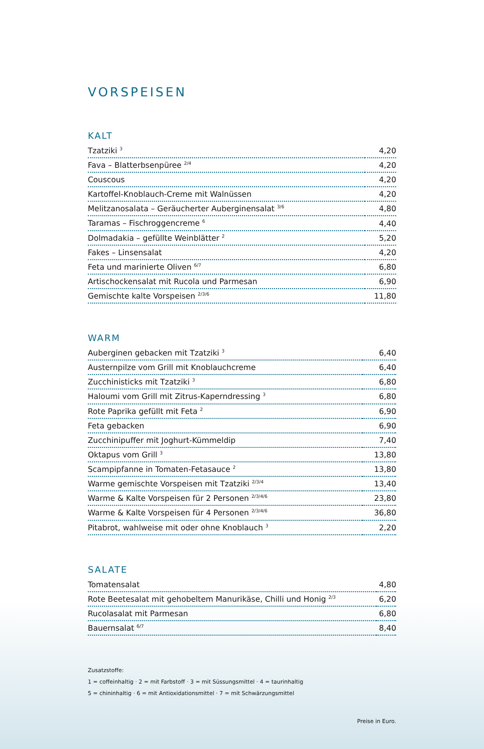VORSPEISEN
KALT
| Tzatziki <sup>3</sup> | 4,20 |
| Fava – Blatterbsenpüree <sup>2/4</sup> | 4,20 |
| Couscous | 4,20 |
| Kartoffel-Knoblauch-Creme mit Walnüssen | 4,20 |
| Melitzanosalata – Geräucherter Auberginensalat <sup>3/6</sup> | 4,80 |
| Taramas – Fischroggencreme <sup>6</sup> | 4,40 |
| Dolmadakia – gefüllte Weinblätter <sup>2</sup> | 5,20 |
| Fakes – Linsensalat | 4,20 |
| Feta und marinierte Oliven <sup>6/7</sup> | 6,80 |
| Artischockensalat mit Rucola und Parmesan | 6,90 |
| Gemischte kalte Vorspeisen <sup>2/3/6</sup> | 11,80 |
WARM
| Auberginen gebacken mit Tzatziki <sup>3</sup> | 6,40 |
| Austernpilze vom Grill mit Knoblauchcreme | 6,40 |
| Zucchinisticks mit Tzatziki <sup>3</sup> | 6,80 |
| Haloumi vom Grill mit Zitrus-Kaperndressing <sup>3</sup> | 6,80 |
| Rote Paprika gefüllt mit Feta <sup>2</sup> | 6,90 |
| Feta gebacken | 6,90 |
| Zucchinipuffer mit Joghurt-Kümmeldip | 7,40 |
| Oktapus vom Grill <sup>3</sup> | 13,80 |
| Scampipfanne in Tomaten-Fetasauce <sup>2</sup> | 13,80 |
| Warme gemischte Vorspeisen mit Tzatziki <sup>2/3/4</sup> | 13,40 |
| Warme & Kalte Vorspeisen für 2 Personen <sup>2/3/4/6</sup> | 23,80 |
| Warme & Kalte Vorspeisen für 4 Personen <sup>2/3/4/6</sup> | 36,80 |
| Pitabrot, wahlweise mit oder ohne Knoblauch <sup>3</sup> | 2,20 |
SALATE
| Tomatensalat | 4,80 |
| Rote Beetesalat mit gehobeltem Manurikäse, Chilli und Honig <sup>2/3</sup> | 6,20 |
| Rucolasalat mit Parmesan | 6,80 |
| Bauernsalat <sup>6/7</sup> | 8,40 |
Zusatzstoffe:
1 = coffeinhaltig · 2 = mit Farbstoff · 3 = mit Süssungsmittel · 4 = taurinhaltig
5 = chininhaltig · 6 = mit Antioxidationsmittel · 7 = mit Schwärzungsmittel
Preise in Euro.